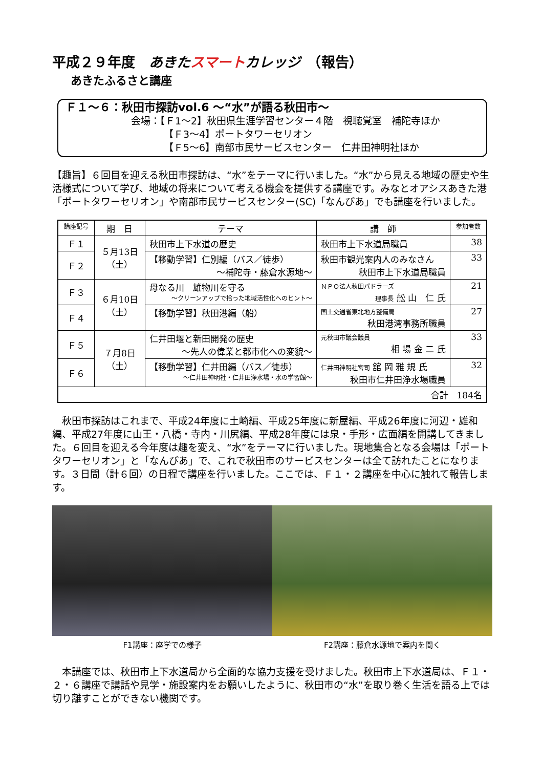平成２９年度　あきた スマート カレッジ　（報告）
あきたふるさと講座
Ｆ１～６：秋田市探訪vol.6 ～“水”が語る秋田市～
会場：【Ｆ1～2】秋田県生涯学習センター４階　視聴覚室　補陀寺ほか
【Ｆ3～4】ポートタワーセリオン
【Ｆ5～6】南部市民サービスセンター　仁井田神明社ほか
【趣旨】６回目を迎える秋田市探訪は、“水”をテーマに行いました。“水”から見える地域の歴史や生活様式について学び、地域の将来について考える機会を提供する講座です。みなとオアシスあきた港「ポートタワーセリオン」や南部市民サービスセンター(SC)「なんぴあ」でも講座を行いました。
| 講座記号 | 期 日 | テーマ | 講 師 | 参加者数 |
| --- | --- | --- | --- | --- |
| Ｆ１ | ５月13日 （土） | 秋田市上下水道の歴史 | 秋田市上下水道局職員 | 38 |
| Ｆ２ | | 【移動学習】仁別編（バス／徒歩） ～補陀寺・藤倉水源地～ | 秋田市観光案内人のみなさん 秋田市上下水道局職員 | 33 |
| Ｆ３ | ６月10日 （土） | 母なる川 雄物川を守る ～クリーンアップで拾った地域活性化へのヒント～ | ＮＰＯ法人秋田パドラーズ 理事長 舩 山 仁 氏 | 21 |
| Ｆ４ | | 【移動学習】秋田港編（船） | 国土交通省東北地方整備局 秋田港湾事務所職員 | 27 |
| Ｆ５ | ７月8日 （土） | 仁井田堰と新田開発の歴史 ～先人の偉業と都市化への変貌～ | 元秋田市議会議員 相 場 金 二 氏 | 33 |
| Ｆ６ | | 【移動学習】仁井田編（バス／徒歩） ～仁井田神明社・仁井田浄水場・水の学習館～ | 仁井田神明社宮司 舘 岡 雅 規 氏 秋田市仁井田浄水場職員 | 32 |
| 合計 184名 | | | | |
　秋田市探訪はこれまで、平成24年度に土崎編、平成25年度に新屋編、平成26年度に河辺・雄和編、平成27年度に山王・八橋・寺内・川尻編、平成28年度には泉・手形・広面編を開講してきました。６回目を迎える今年度は趣を変え、“水”をテーマに行いました。現地集合となる会場は「ポートタワーセリオン」と「なんぴあ」で、これで秋田市のサービスセンターは全て訪れたことになります。３日間（計６回）の日程で講座を行いました。ここでは、Ｆ１・２講座を中心に触れて報告します。
F1講座：座学での様子 F2講座：藤倉水源地で案内を聞く
　本講座では、秋田市上下水道局から全面的な協力支援を受けました。秋田市上下水道局は、Ｆ１・２・６講座で講話や見学・施設案内をお願いしたように、秋田市の“水”を取り巻く生活を語る上では切り離すことができない機関です。